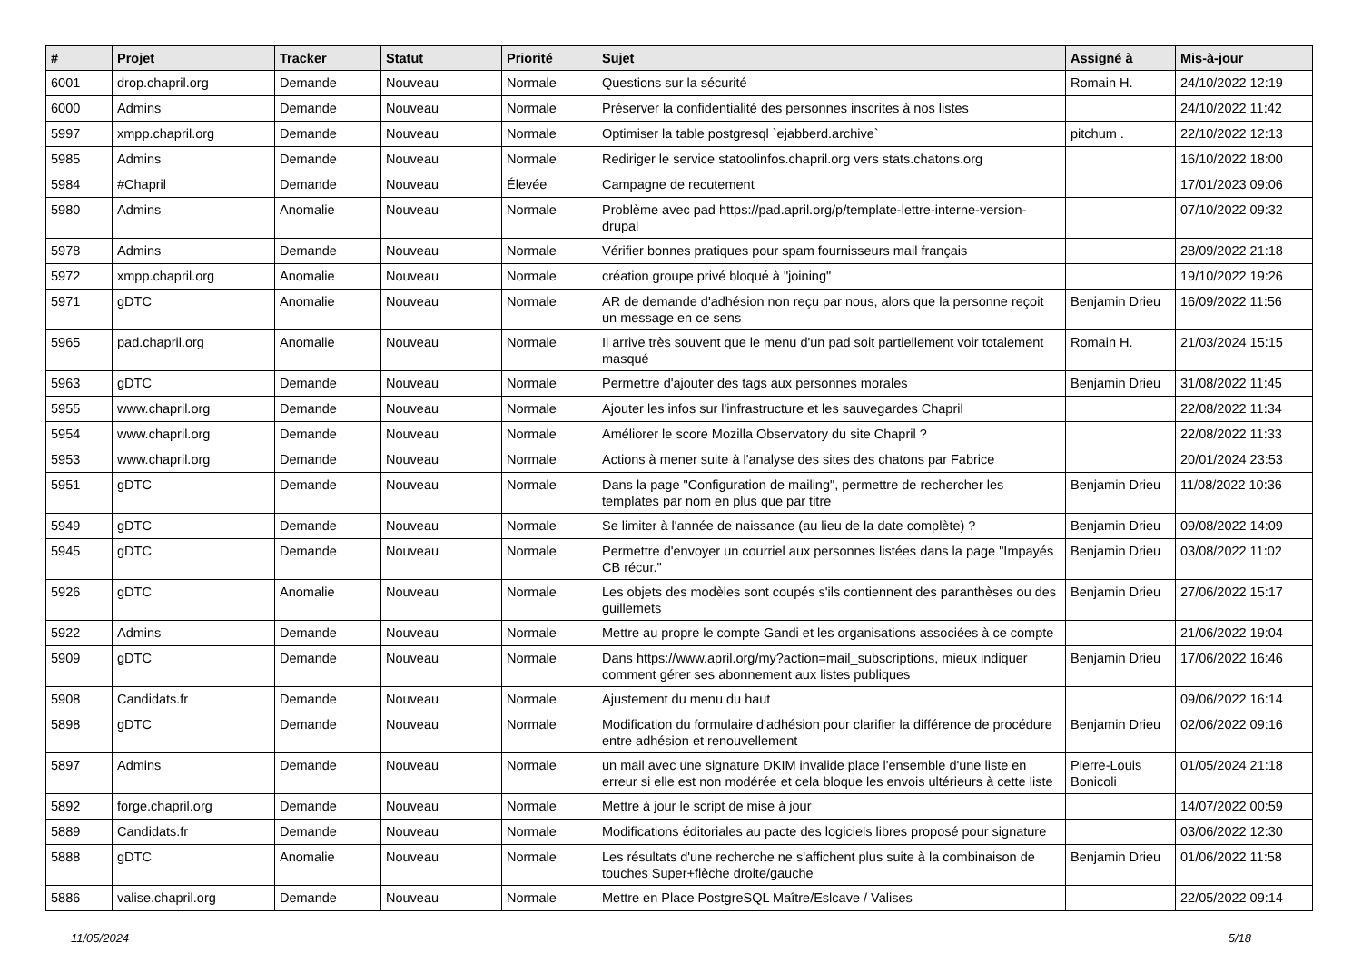| # | Projet | Tracker | Statut | Priorité | Sujet | Assigné à | Mis-à-jour |
| --- | --- | --- | --- | --- | --- | --- | --- |
| 6001 | drop.chapril.org | Demande | Nouveau | Normale | Questions sur la sécurité | Romain H. | 24/10/2022 12:19 |
| 6000 | Admins | Demande | Nouveau | Normale | Préserver la confidentialité des personnes inscrites à nos listes | | 24/10/2022 11:42 |
| 5997 | xmpp.chapril.org | Demande | Nouveau | Normale | Optimiser la table postgresql `ejabberd.archive` | pitchum . | 22/10/2022 12:13 |
| 5985 | Admins | Demande | Nouveau | Normale | Rediriger le service statoolinfos.chapril.org vers stats.chatons.org | | 16/10/2022 18:00 |
| 5984 | #Chapril | Demande | Nouveau | Élevée | Campagne de recutement | | 17/01/2023 09:06 |
| 5980 | Admins | Anomalie | Nouveau | Normale | Problème avec pad https://pad.april.org/p/template-lettre-interne-version-drupal | | 07/10/2022 09:32 |
| 5978 | Admins | Demande | Nouveau | Normale | Vérifier bonnes pratiques pour spam fournisseurs mail français | | 28/09/2022 21:18 |
| 5972 | xmpp.chapril.org | Anomalie | Nouveau | Normale | création groupe privé bloqué à "joining" | | 19/10/2022 19:26 |
| 5971 | gDTC | Anomalie | Nouveau | Normale | AR de demande d'adhésion non reçu par nous, alors que la personne reçoit un message en ce sens | Benjamin Drieu | 16/09/2022 11:56 |
| 5965 | pad.chapril.org | Anomalie | Nouveau | Normale | Il arrive très souvent que le menu d'un pad soit partiellement voir totalement masqué | Romain H. | 21/03/2024 15:15 |
| 5963 | gDTC | Demande | Nouveau | Normale | Permettre d'ajouter des tags aux personnes morales | Benjamin Drieu | 31/08/2022 11:45 |
| 5955 | www.chapril.org | Demande | Nouveau | Normale | Ajouter les infos sur l'infrastructure et les sauvegardes Chapril | | 22/08/2022 11:34 |
| 5954 | www.chapril.org | Demande | Nouveau | Normale | Améliorer le score Mozilla Observatory du site Chapril ? | | 22/08/2022 11:33 |
| 5953 | www.chapril.org | Demande | Nouveau | Normale | Actions à mener suite à l'analyse des sites des chatons par Fabrice | | 20/01/2024 23:53 |
| 5951 | gDTC | Demande | Nouveau | Normale | Dans la page "Configuration de mailing", permettre de rechercher les templates par nom en plus que par titre | Benjamin Drieu | 11/08/2022 10:36 |
| 5949 | gDTC | Demande | Nouveau | Normale | Se limiter à l'année de naissance (au lieu de la date complète) ? | Benjamin Drieu | 09/08/2022 14:09 |
| 5945 | gDTC | Demande | Nouveau | Normale | Permettre d'envoyer un courriel aux personnes listées dans la page "Impayés CB récur." | Benjamin Drieu | 03/08/2022 11:02 |
| 5926 | gDTC | Anomalie | Nouveau | Normale | Les objets des modèles sont coupés s'ils contiennent des paranthèses ou des guillemets | Benjamin Drieu | 27/06/2022 15:17 |
| 5922 | Admins | Demande | Nouveau | Normale | Mettre au propre le compte Gandi et les organisations associées à ce compte | | 21/06/2022 19:04 |
| 5909 | gDTC | Demande | Nouveau | Normale | Dans https://www.april.org/my?action=mail_subscriptions, mieux indiquer comment gérer ses abonnement aux listes publiques | Benjamin Drieu | 17/06/2022 16:46 |
| 5908 | Candidats.fr | Demande | Nouveau | Normale | Ajustement du menu du haut | | 09/06/2022 16:14 |
| 5898 | gDTC | Demande | Nouveau | Normale | Modification du formulaire d'adhésion pour clarifier la différence de procédure entre adhésion et renouvellement | Benjamin Drieu | 02/06/2022 09:16 |
| 5897 | Admins | Demande | Nouveau | Normale | un mail avec une signature DKIM invalide place l'ensemble d'une liste en erreur si elle est non modérée et cela bloque les envois ultérieurs à cette liste | Pierre-Louis Bonicoli | 01/05/2024 21:18 |
| 5892 | forge.chapril.org | Demande | Nouveau | Normale | Mettre à jour le script de mise à jour | | 14/07/2022 00:59 |
| 5889 | Candidats.fr | Demande | Nouveau | Normale | Modifications éditoriales au pacte des logiciels libres proposé pour signature | | 03/06/2022 12:30 |
| 5888 | gDTC | Anomalie | Nouveau | Normale | Les résultats d'une recherche ne s'affichent plus suite à la combinaison de touches Super+flèche droite/gauche | Benjamin Drieu | 01/06/2022 11:58 |
| 5886 | valise.chapril.org | Demande | Nouveau | Normale | Mettre en Place PostgreSQL Maître/Eslcave / Valises | | 22/05/2022 09:14 |
11/05/2024 5/18